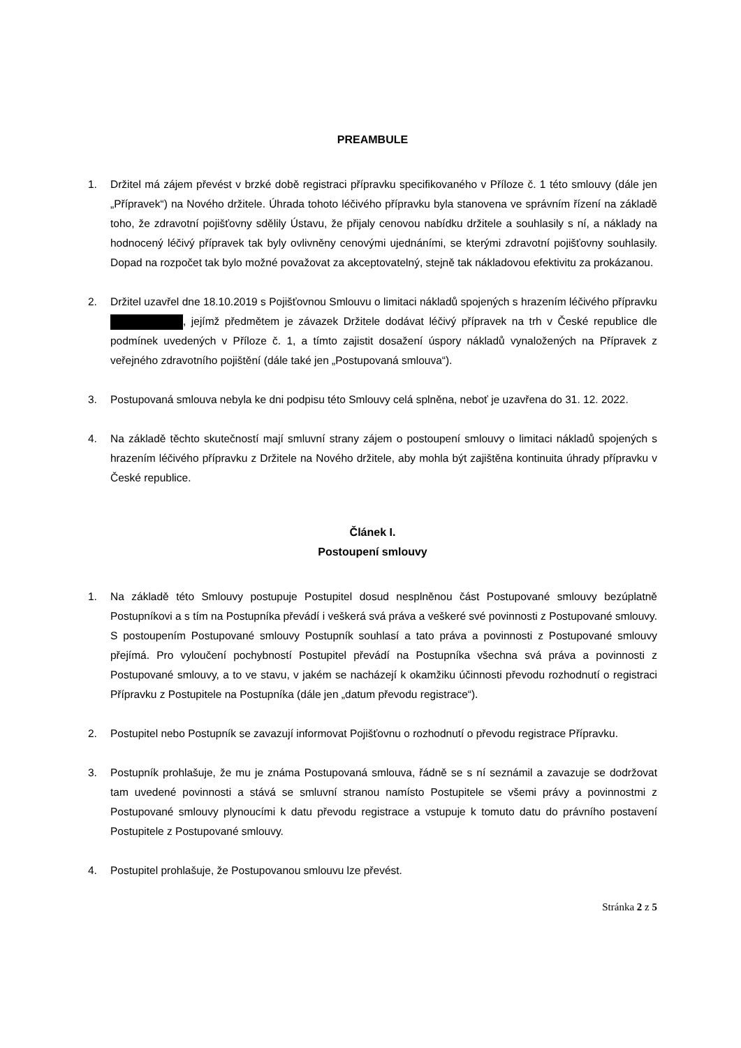PREAMBULE
1. Držitel má zájem převést v brzké době registraci přípravku specifikovaného v Příloze č. 1 této smlouvy (dále jen „Přípravek“) na Nového držitele. Úhrada tohoto léčivého přípravku byla stanovena ve správním řízení na základě toho, že zdravotní pojišťovny sdělily Ústavu, že přijaly cenovou nabídku držitele a souhlasily s ní, a náklady na hodnocený léčivý přípravek tak byly ovlivněny cenovými ujednáními, se kterými zdravotní pojišťovny souhlasily. Dopad na rozpočet tak bylo možné považovat za akceptovatelný, stejně tak nákladovou efektivitu za prokázanou.
2. Držitel uzavřel dne 18.10.2019 s Pojišťovnou Smlouvu o limitaci nákladů spojených s hrazením léčivého přípravku , jejímž předmětem je závazek Držitele dodávat léčivý přípravek na trh v České republice dle podmínek uvedených v Příloze č. 1, a tímto zajistit dosažení úspory nákladů vynaložených na Přípravek z veřejného zdravotního pojištění (dále také jen „Postupovaná smlouva“).
3. Postupovaná smlouva nebyla ke dni podpisu této Smlouvy celá splněna, neboť je uzavřena do 31. 12. 2022.
4. Na základě těchto skutečností mají smluvní strany zájem o postoupení smlouvy o limitaci nákladů spojených s hrazením léčivého přípravku z Držitele na Nového držitele, aby mohla být zajištěna kontinuita úhrady přípravku v České republice.
Článek I.
Postoupení smlouvy
1. Na základě této Smlouvy postupuje Postupitel dosud nesplněnou část Postupované smlouvy bezúplatně Postupníkovi a s tím na Postupníka převádí i veškerá svá práva a veškeré své povinnosti z Postupované smlouvy. S postoupením Postupované smlouvy Postupník souhlasí a tato práva a povinnosti z Postupované smlouvy přejímá. Pro vyloučení pochybností Postupitel převádí na Postupníka všechna svá práva a povinnosti z Postupované smlouvy, a to ve stavu, v jakém se nacházejí k okamžiku účinnosti převodu rozhodnutí o registraci Přípravku z Postupitele na Postupníka (dále jen „datum převodu registrace“).
2. Postupitel nebo Postupník se zavazují informovat Pojišťovnu o rozhodnutí o převodu registrace Přípravku.
3. Postupník prohlašuje, že mu je známa Postupovaná smlouva, řádně se s ní seznámil a zavazuje se dodržovat tam uvedené povinnosti a stává se smluvní stranou namísto Postupitele se všemi právy a povinnostmi z Postupované smlouvy plynoucími k datu převodu registrace a vstupuje k tomuto datu do právního postavení Postupitele z Postupované smlouvy.
4. Postupitel prohlašuje, že Postupovanou smlouvu lze převést.
Stránka 2 z 5